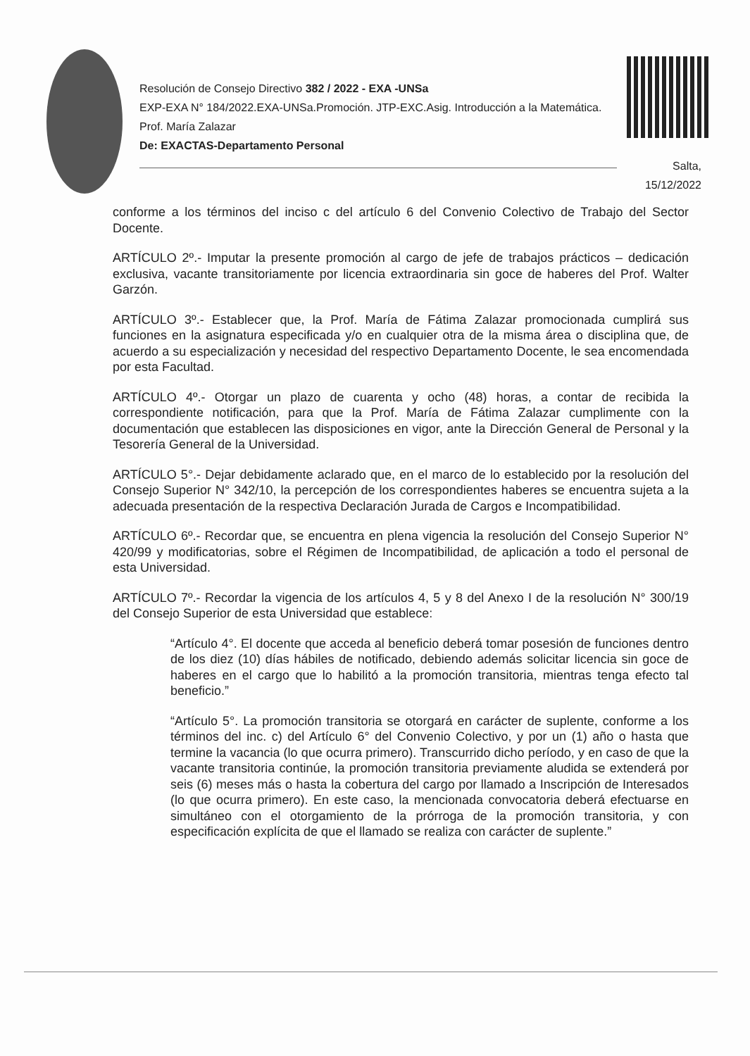Resolución de Consejo Directivo 382 / 2022 - EXA -UNSa
EXP-EXA N° 184/2022.EXA-UNSa.Promoción. JTP-EXC.Asig. Introducción a la Matemática. Prof. María Zalazar
De: EXACTAS-Departamento Personal
Salta,
15/12/2022
conforme a los términos del inciso c del artículo 6 del Convenio Colectivo de Trabajo del Sector Docente.
ARTÍCULO 2º.- Imputar la presente promoción al cargo de jefe de trabajos prácticos – dedicación exclusiva, vacante transitoriamente por licencia extraordinaria sin goce de haberes del Prof. Walter Garzón.
ARTÍCULO 3º.- Establecer que, la Prof. María de Fátima Zalazar promocionada cumplirá sus funciones en la asignatura especificada y/o en cualquier otra de la misma área o disciplina que, de acuerdo a su especialización y necesidad del respectivo Departamento Docente, le sea encomendada por esta Facultad.
ARTÍCULO 4º.- Otorgar un plazo de cuarenta y ocho (48) horas, a contar de recibida la correspondiente notificación, para que la Prof. María de Fátima Zalazar cumplimente con la documentación que establecen las disposiciones en vigor, ante la Dirección General de Personal y la Tesorería General de la Universidad.
ARTÍCULO 5°.- Dejar debidamente aclarado que, en el marco de lo establecido por la resolución del Consejo Superior N° 342/10, la percepción de los correspondientes haberes se encuentra sujeta a la adecuada presentación de la respectiva Declaración Jurada de Cargos e Incompatibilidad.
ARTÍCULO 6º.- Recordar que, se encuentra en plena vigencia la resolución del Consejo Superior N° 420/99 y modificatorias, sobre el Régimen de Incompatibilidad, de aplicación a todo el personal de esta Universidad.
ARTÍCULO 7º.- Recordar la vigencia de los artículos 4, 5 y 8 del Anexo I de la resolución N° 300/19 del Consejo Superior de esta Universidad que establece:
“Artículo 4°. El docente que acceda al beneficio deberá tomar posesión de funciones dentro de los diez (10) días hábiles de notificado, debiendo además solicitar licencia sin goce de haberes en el cargo que lo habilitó a la promoción transitoria, mientras tenga efecto tal beneficio.”
“Artículo 5°. La promoción transitoria se otorgará en carácter de suplente, conforme a los términos del inc. c) del Artículo 6° del Convenio Colectivo, y por un (1) año o hasta que termine la vacancia (lo que ocurra primero). Transcurrido dicho período, y en caso de que la vacante transitoria continúe, la promoción transitoria previamente aludida se extenderá por seis (6) meses más o hasta la cobertura del cargo por llamado a Inscripción de Interesados (lo que ocurra primero). En este caso, la mencionada convocatoria deberá efectuarse en simultáneo con el otorgamiento de la prórroga de la promoción transitoria, y con especificación explícita de que el llamado se realiza con carácter de suplente.”